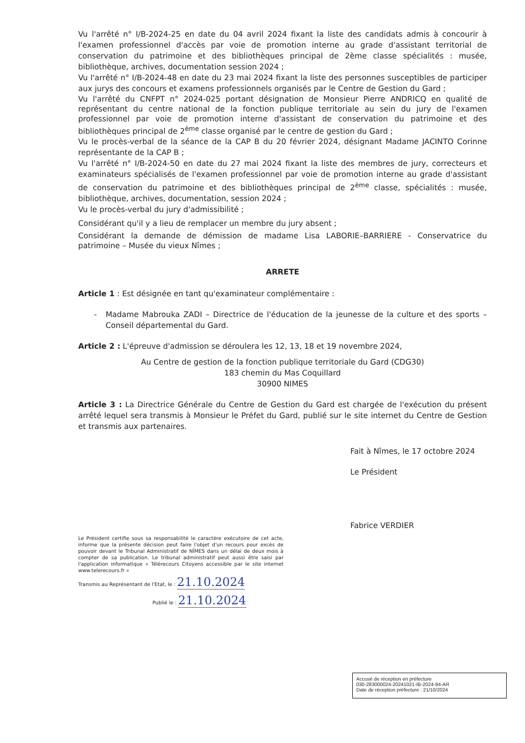Vu l'arrêté n° I/B-2024-25 en date du 04 avril 2024 fixant la liste des candidats admis à concourir à l'examen professionnel d'accès par voie de promotion interne au grade d'assistant territorial de conservation du patrimoine et des bibliothèques principal de 2ème classe spécialités : musée, bibliothèque, archives, documentation session 2024 ;
Vu l'arrêté n° I/B-2024-48 en date du 23 mai 2024 fixant la liste des personnes susceptibles de participer aux jurys des concours et examens professionnels organisés par le Centre de Gestion du Gard ;
Vu l'arrêté du CNFPT n° 2024-025 portant désignation de Monsieur Pierre ANDRICQ en qualité de représentant du centre national de la fonction publique territoriale au sein du jury de l'examen professionnel par voie de promotion interne d'assistant de conservation du patrimoine et des bibliothèques principal de 2<sup>ème</sup> classe organisé par le centre de gestion du Gard ;
Vu le procès-verbal de la séance de la CAP B du 20 février 2024, désignant Madame JACINTO Corinne représentante de la CAP B ;
Vu l'arrêté n° I/B-2024-50 en date du 27 mai 2024 fixant la liste des membres de jury, correcteurs et examinateurs spécialisés de l'examen professionnel par voie de promotion interne au grade d'assistant de conservation du patrimoine et des bibliothèques principal de 2<sup>ème</sup> classe, spécialités : musée, bibliothèque, archives, documentation, session 2024 ;
Vu le procès-verbal du jury d'admissibilité ;
Considérant qu'il y a lieu de remplacer un membre du jury absent ;
Considérant la demande de démission de madame Lisa LABORIE–BARRIERE - Conservatrice du patrimoine – Musée du vieux Nîmes ;
ARRETE
Article 1 : Est désignée en tant qu'examinateur complémentaire :
- Madame Mabrouka ZADI – Directrice de l'éducation de la jeunesse de la culture et des sports – Conseil départemental du Gard.
Article 2 : L'épreuve d'admission se déroulera les 12, 13, 18 et 19 novembre 2024,
Au Centre de gestion de la fonction publique territoriale du Gard (CDG30)
183 chemin du Mas Coquillard
30900 NIMES
Article 3 : La Directrice Générale du Centre de Gestion du Gard est chargée de l'exécution du présent arrêté lequel sera transmis à Monsieur le Préfet du Gard, publié sur le site internet du Centre de Gestion et transmis aux partenaires.
Fait à Nîmes, le 17 octobre 2024
Le Président
Fabrice VERDIER
Le Président certifie sous sa responsabilité le caractère exécutoire de cet acte, informe que la présente décision peut faire l'objet d'un recours pour excès de pouvoir devant le Tribunal Administratif de NÎMES dans un délai de deux mois à compter de sa publication. Le tribunal administratif peut aussi être saisi par l'application informatique « Télérecours Citoyens accessible par le site internet www.telerecours.fr »
Transmis au Représentant de l'Etat, le : 21.10.2024
Publié le : 21.10.2024
Accusé de réception en préfecture
030-283000024-20241021-IB-2024-94-AR
Date de réception préfecture : 21/10/2024